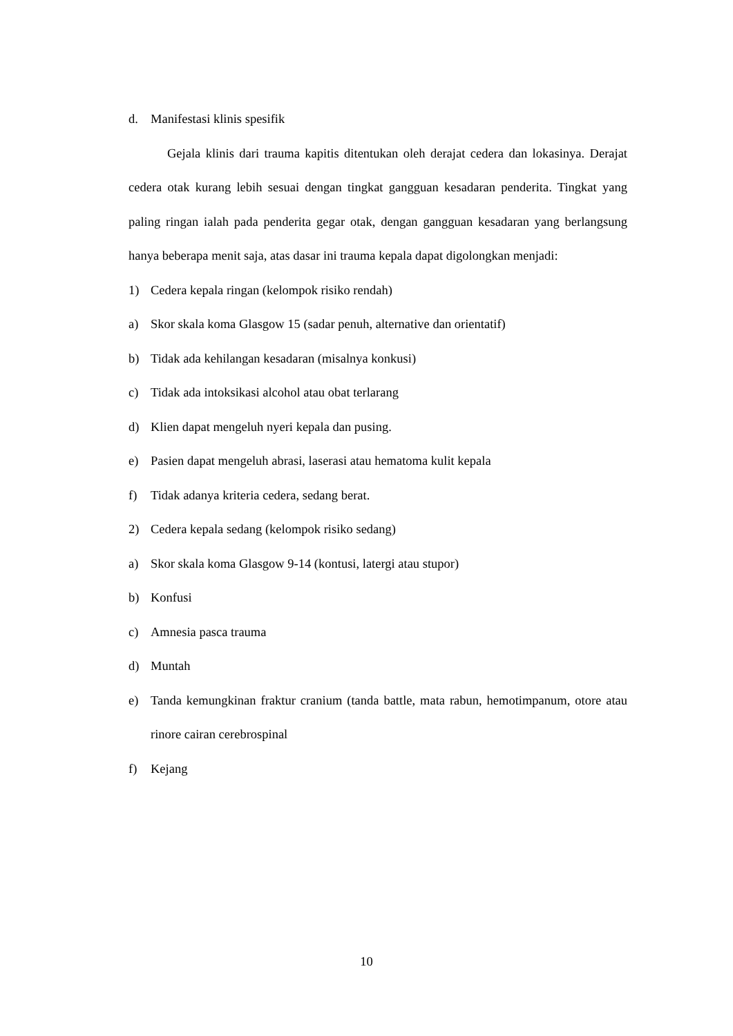d. Manifestasi klinis spesifik
Gejala klinis dari trauma kapitis ditentukan oleh derajat cedera dan lokasinya. Derajat cedera otak kurang lebih sesuai dengan tingkat gangguan kesadaran penderita. Tingkat yang paling ringan ialah pada penderita gegar otak, dengan gangguan kesadaran yang berlangsung hanya beberapa menit saja, atas dasar ini trauma kepala dapat digolongkan menjadi:
1) Cedera kepala ringan (kelompok risiko rendah)
a) Skor skala koma Glasgow 15 (sadar penuh, alternative dan orientatif)
b) Tidak ada kehilangan kesadaran (misalnya konkusi)
c) Tidak ada intoksikasi alcohol atau obat terlarang
d) Klien dapat mengeluh nyeri kepala dan pusing.
e) Pasien dapat mengeluh abrasi, laserasi atau hematoma kulit kepala
f) Tidak adanya kriteria cedera, sedang berat.
2) Cedera kepala sedang (kelompok risiko sedang)
a) Skor skala koma Glasgow 9-14 (kontusi, latergi atau stupor)
b) Konfusi
c) Amnesia pasca trauma
d) Muntah
e) Tanda kemungkinan fraktur cranium (tanda battle, mata rabun, hemotimpanum, otore atau rinore cairan cerebrospinal
f) Kejang
10